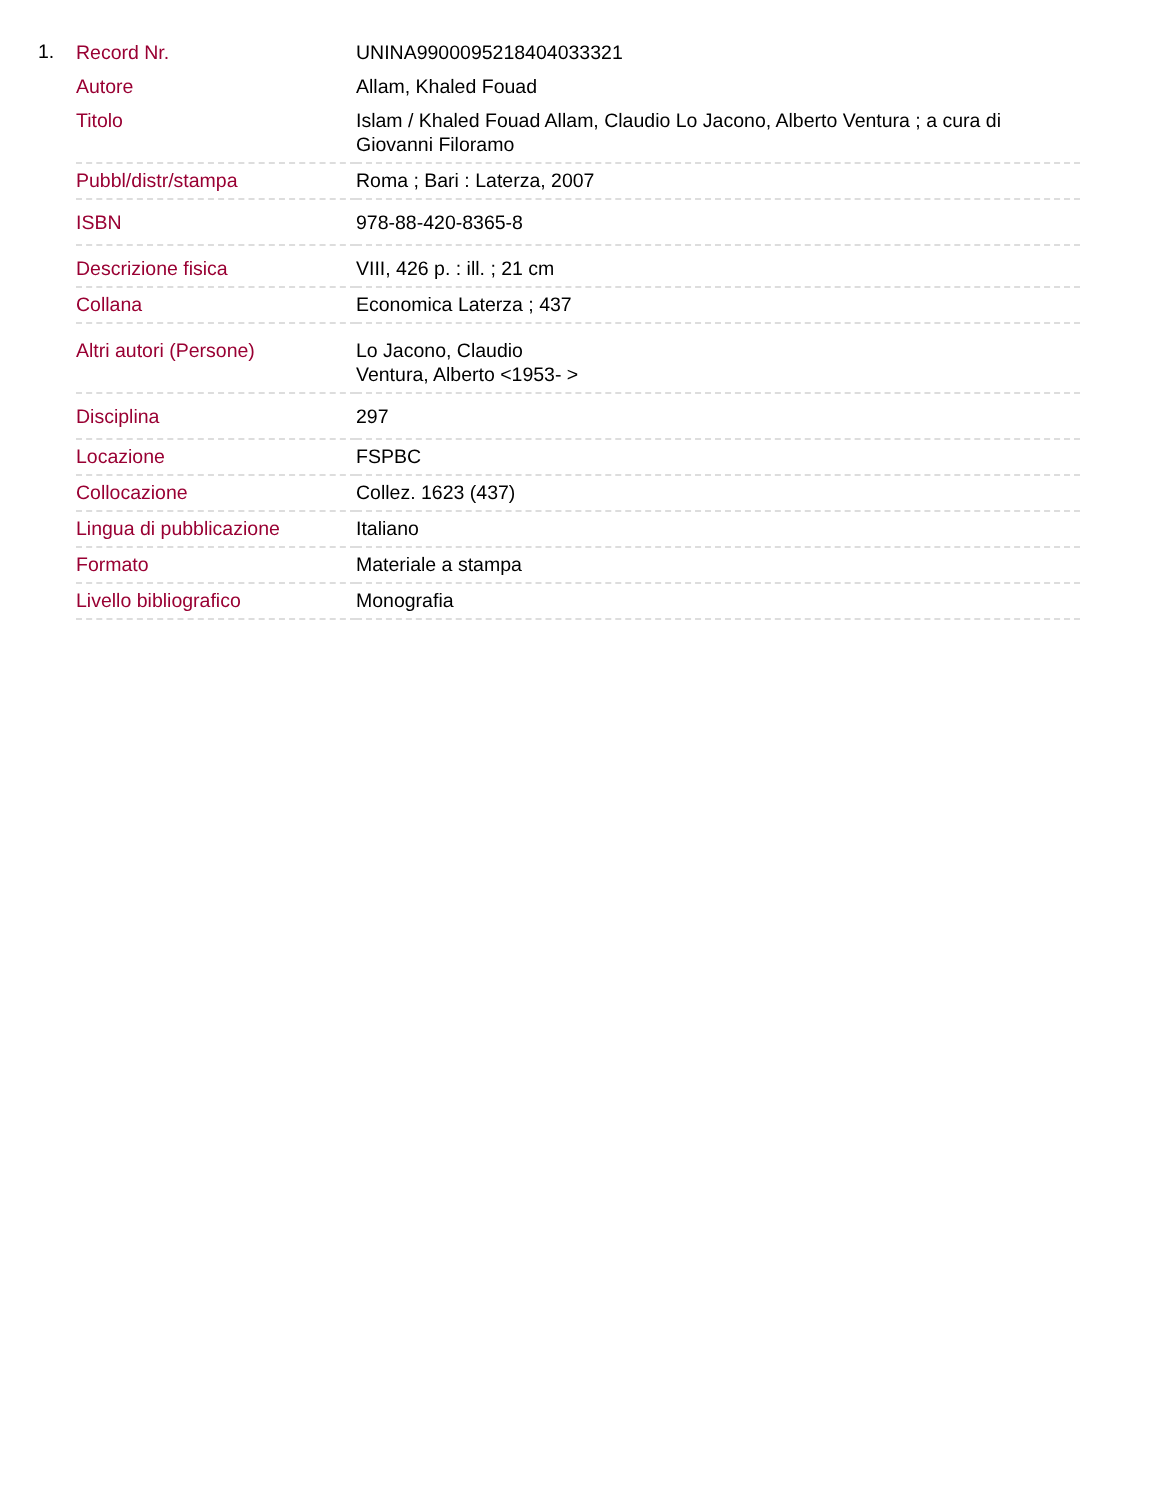1.
| Record Nr. | UNINA9900095218404033321 |
| Autore | Allam, Khaled Fouad |
| Titolo | Islam / Khaled Fouad Allam, Claudio Lo Jacono, Alberto Ventura ; a cura di Giovanni Filoramo |
| Pubbl/distr/stampa | Roma ; Bari : Laterza, 2007 |
| ISBN | 978-88-420-8365-8 |
| Descrizione fisica | VIII, 426 p. : ill. ; 21 cm |
| Collana | Economica Laterza ; 437 |
| Altri autori (Persone) | Lo Jacono, Claudio Ventura, Alberto <1953- > |
| Disciplina | 297 |
| Locazione | FSPBC |
| Collocazione | Collez. 1623 (437) |
| Lingua di pubblicazione | Italiano |
| Formato | Materiale a stampa |
| Livello bibliografico | Monografia |